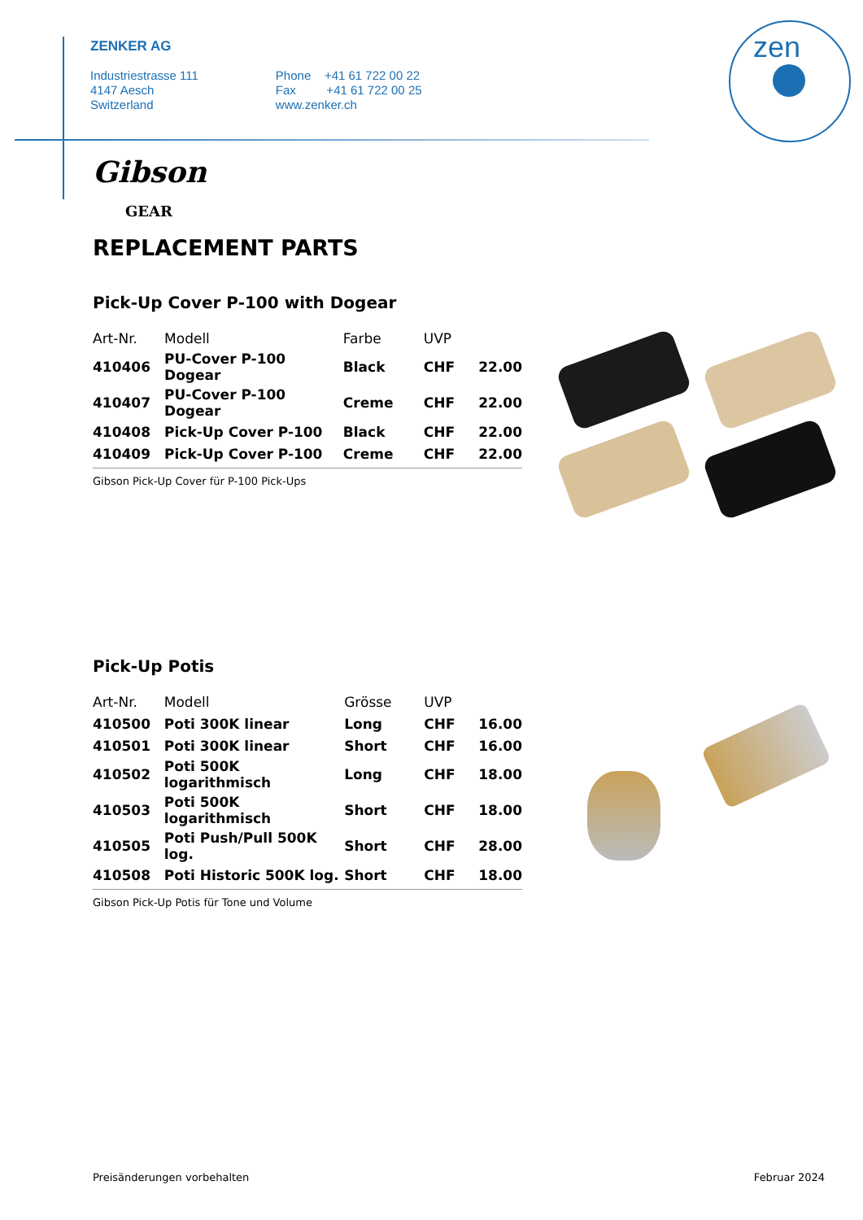ZENKER AG
Industriestrasse 111
4147 Aesch
Switzerland
Phone +41 61 722 00 22
Fax +41 61 722 00 25
www.zenker.ch
zen
Gibson
GEAR
REPLACEMENT PARTS
Pick-Up Cover P-100 with Dogear
| Art-Nr. | Modell | Farbe | UVP | |
| --- | --- | --- | --- | --- |
| 410406 | PU-Cover P-100 Dogear | Black | CHF | 22.00 |
| 410407 | PU-Cover P-100 Dogear | Creme | CHF | 22.00 |
| 410408 | Pick-Up Cover P-100 | Black | CHF | 22.00 |
| 410409 | Pick-Up Cover P-100 | Creme | CHF | 22.00 |
Gibson Pick-Up Cover für P-100 Pick-Ups
Pick-Up Potis
| Art-Nr. | Modell | Grösse | UVP | |
| --- | --- | --- | --- | --- |
| 410500 | Poti 300K linear | Long | CHF | 16.00 |
| 410501 | Poti 300K linear | Short | CHF | 16.00 |
| 410502 | Poti 500K logarithmisch | Long | CHF | 18.00 |
| 410503 | Poti 500K logarithmisch | Short | CHF | 18.00 |
| 410505 | Poti Push/Pull 500K log. | Short | CHF | 28.00 |
| 410508 | Poti Historic 500K log. | Short | CHF | 18.00 |
Gibson Pick-Up Potis für Tone und Volume
Preisänderungen vorbehalten Februar 2024